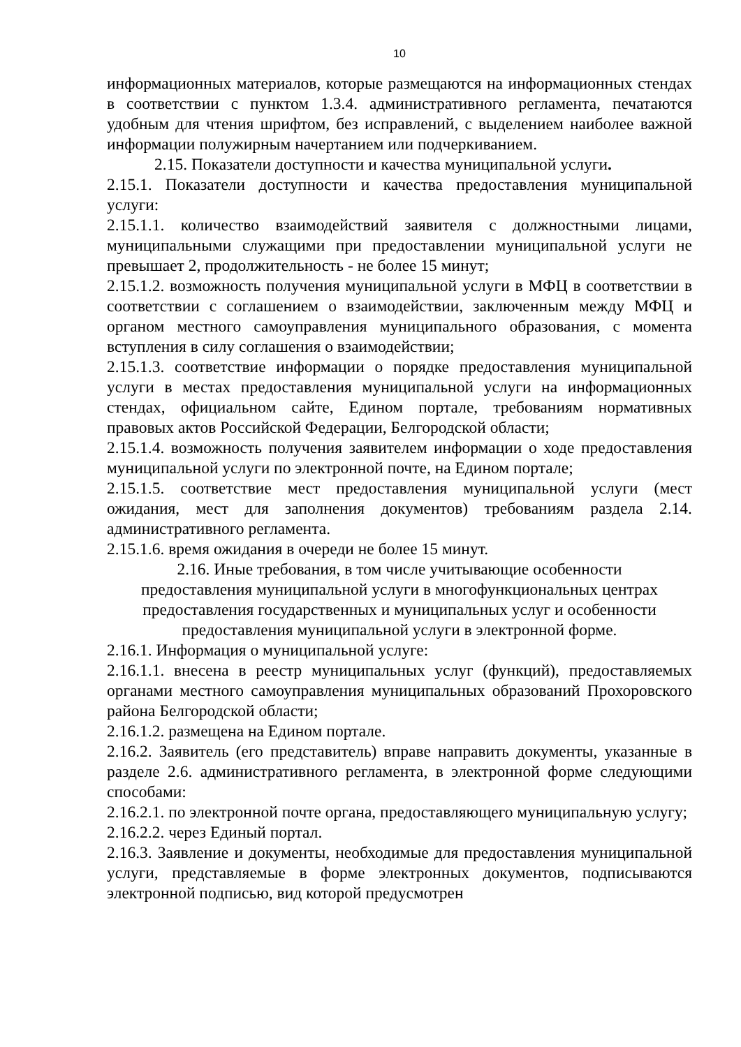10
информационных материалов, которые размещаются на информационных стендах в соответствии с пунктом 1.3.4. административного регламента, печатаются удобным для чтения шрифтом, без исправлений, с выделением наиболее важной информации полужирным начертанием или подчеркиванием.
2.15. Показатели доступности и качества муниципальной услуги.
2.15.1. Показатели доступности и качества предоставления муниципальной услуги:
2.15.1.1. количество взаимодействий заявителя с должностными лицами, муниципальными служащими при предоставлении муниципальной услуги не превышает 2, продолжительность - не более 15 минут;
2.15.1.2. возможность получения муниципальной услуги в МФЦ в соответствии в соответствии с соглашением о взаимодействии, заключенным между МФЦ и органом местного самоуправления муниципального образования, с момента вступления в силу соглашения о взаимодействии;
2.15.1.3. соответствие информации о порядке предоставления муниципальной услуги в местах предоставления муниципальной услуги на информационных стендах, официальном сайте, Едином портале, требованиям нормативных правовых актов Российской Федерации, Белгородской области;
2.15.1.4. возможность получения заявителем информации о ходе предоставления муниципальной услуги по электронной почте, на Едином портале;
2.15.1.5. соответствие мест предоставления муниципальной услуги (мест ожидания, мест для заполнения документов) требованиям раздела 2.14. административного регламента.
2.15.1.6. время ожидания в очереди не более 15 минут.
2.16. Иные требования, в том числе учитывающие особенности предоставления муниципальной услуги в многофункциональных центрах предоставления государственных и муниципальных услуг и особенности предоставления муниципальной услуги в электронной форме.
2.16.1. Информация о муниципальной услуге:
2.16.1.1. внесена в реестр муниципальных услуг (функций), предоставляемых органами местного самоуправления муниципальных образований Прохоровского района Белгородской области;
2.16.1.2. размещена на Едином портале.
2.16.2. Заявитель (его представитель) вправе направить документы, указанные в разделе 2.6. административного регламента, в электронной форме следующими способами:
2.16.2.1. по электронной почте органа, предоставляющего муниципальную услугу;
2.16.2.2. через Единый портал.
2.16.3. Заявление и документы, необходимые для предоставления муниципальной услуги, представляемые в форме электронных документов, подписываются электронной подписью, вид которой предусмотрен